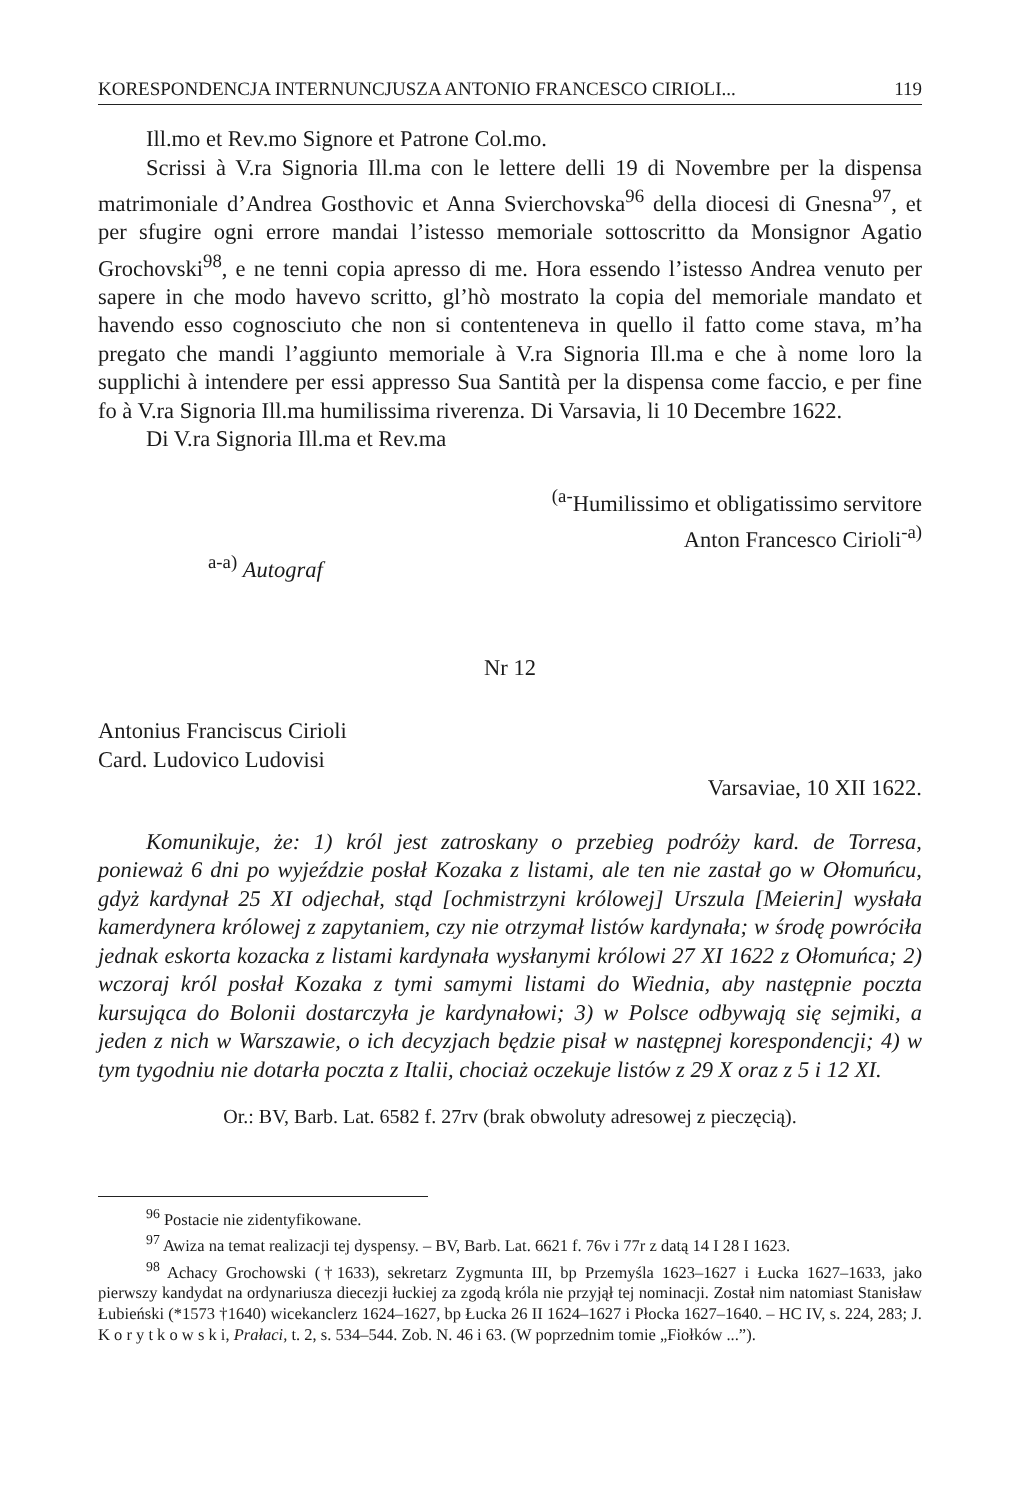KORESPONDENCJA INTERNUNCJUSZA ANTONIO FRANCESCO CIRIOLI... 119
Ill.mo et Rev.mo Signore et Patrone Col.mo.
Scrissi à V.ra Signoria Ill.ma con le lettere delli 19 di Novembre per la dispensa matrimoniale d’Andrea Gosthovic et Anna Svierchovska<sup>96</sup> della diocesi di Gnesna<sup>97</sup>, et per sfugire ogni errore mandai l’istesso memoriale sottoscritto da Monsignor Agatio Grochovski<sup>98</sup>, e ne tenni copia apresso di me. Hora essendo l’istesso Andrea venuto per sapere in che modo havevo scritto, gl’hò mostrato la copia del memoriale mandato et havendo esso cognosciuto che non si contenteneva in quello il fatto come stava, m’ha pregato che mandi l’aggiunto memoriale à V.ra Signoria Ill.ma e che à nome loro la supplichi à intendere per essi appresso Sua Santità per la dispensa come faccio, e per fine fo à V.ra Signoria Ill.ma humilissima riverenza. Di Varsavia, li 10 Decembre 1622.
Di V.ra Signoria Ill.ma et Rev.ma
<sup>(a-</sup>Humilissimo et obligatissimo servitore
Anton Francesco Cirioli<sup>-a)</sup>
<sup>a-a)</sup> Autograf
Nr 12
Antonius Franciscus Cirioli
Card. Ludovico Ludovisi
Varsaviae, 10 XII 1622.
Komunikuje, że: 1) król jest zatroskany o przebieg podróży kard. de Torresa, ponieważ 6 dni po wyjeździe posłał Kozaka z listami, ale ten nie zastał go w Ołomuńcu, gdyż kardynał 25 XI odjechał, stąd [ochmistrzyni królowej] Urszula [Meierin] wysłała kamerdynera królowej z zapytaniem, czy nie otrzymał listów kardynała; w środę powróciła jednak eskorta kozacka z listami kardynała wysłanymi królowi 27 XI 1622 z Ołomuńca; 2) wczoraj król posłał Kozaka z tymi samymi listami do Wiednia, aby następnie poczta kursująca do Bolonii dostarczyła je kardynałowi; 3) w Polsce odbywają się sejmiki, a jeden z nich w Warszawie, o ich decyzjach będzie pisał w następnej korespondencji; 4) w tym tygodniu nie dotarła poczta z Italii, chociaż oczekuje listów z 29 X oraz z 5 i 12 XI.
Or.: BV, Barb. Lat. 6582 f. 27rv (brak obwoluty adresowej z pieczęcią).
<sup>96</sup> Postacie nie zidentyfikowane.
<sup>97</sup> Awiza na temat realizacji tej dyspensy. – BV, Barb. Lat. 6621 f. 76v i 77r z datą 14 I 28 I 1623.
<sup>98</sup> Achacy Grochowski (†1633), sekretarz Zygmunta III, bp Przemyśla 1623–1627 i Łucka 1627–1633, jako pierwszy kandydat na ordynariusza diecezji łuckiej za zgodą króla nie przyjął tej nominacji. Został nim natomiast Stanisław Łubieński (*1573 †1640) wicekanclerz 1624–1627, bp Łucka 26 II 1624–1627 i Płocka 1627–1640. – HC IV, s. 224, 283; J. K o r y t k o w s k i, Prałaci, t. 2, s. 534–544. Zob. N. 46 i 63. (W poprzednim tomie „Fiołków ...”).